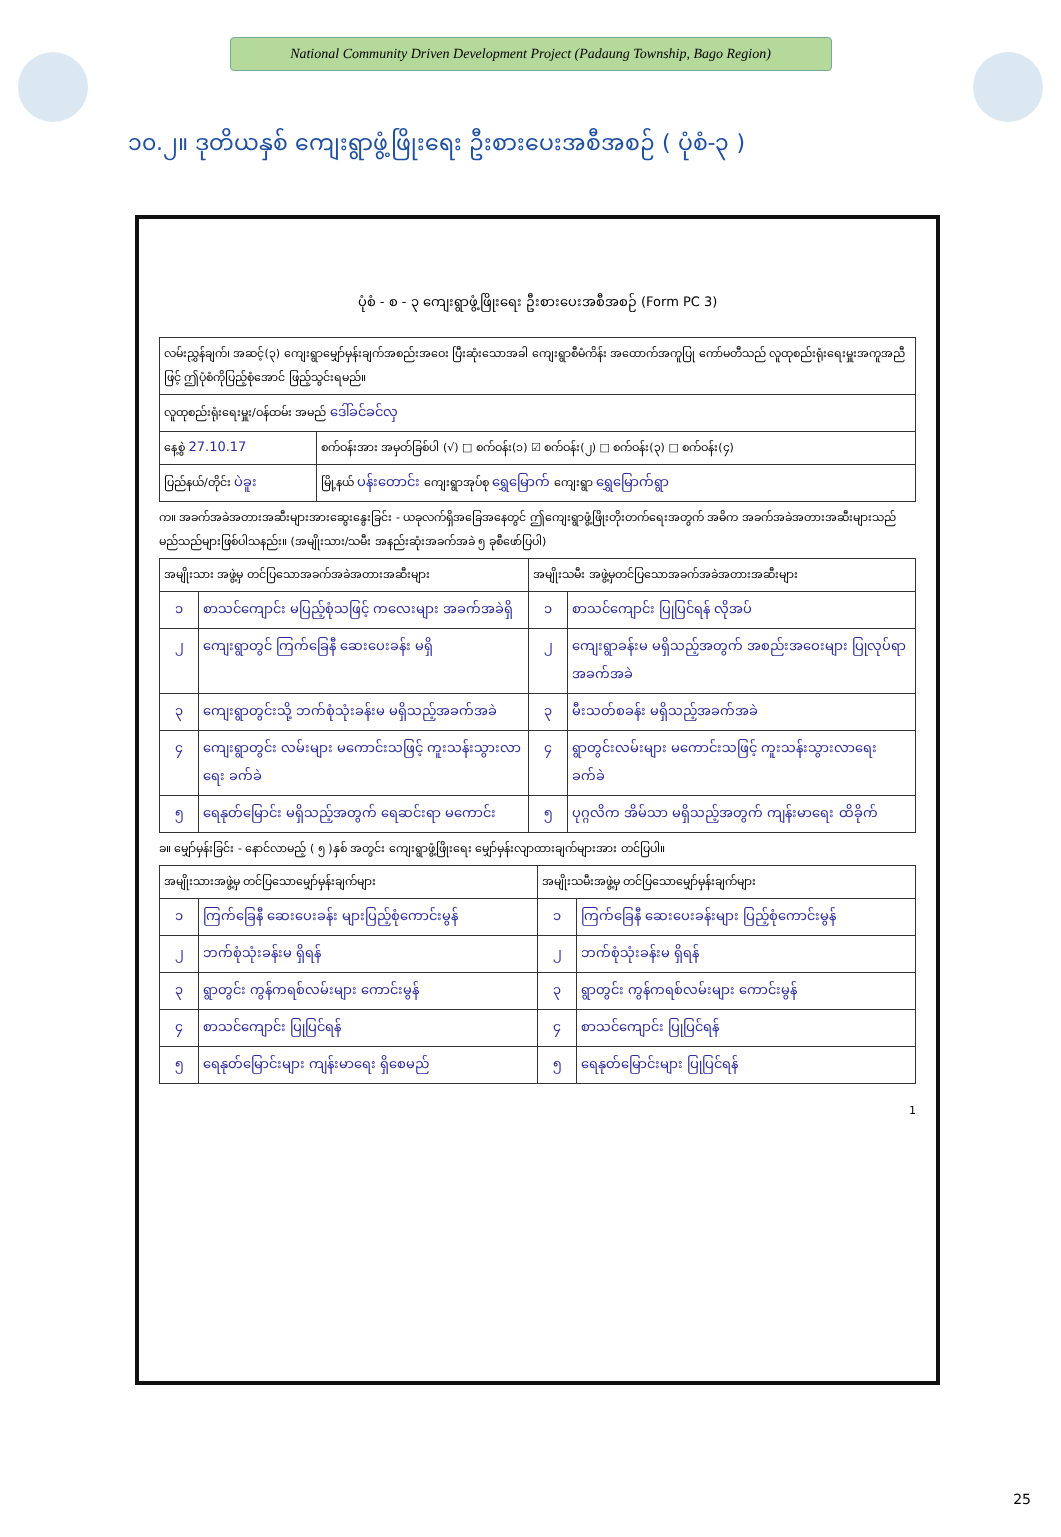National Community Driven Development Project (Padaung Township, Bago Region)
၁၀.၂။ ဒုတိယနှစ် ကျေးရွာဖွံ့ဖြိုးရေး ဦးစားပေးအစီအစဉ် ( ပုံစံ-၃ )
ပုံစံ - စ - ၃ ကျေးရွာဖွံ့ဖြိုးရေး ဦးစားပေးအစီအစဉ် (Form PC 3)
| လမ်းညွှန်ချက်၊ အဆင့်(၃) ကျေးရွာမျှော်မှန်းချက်အစည်းအဝေး ပြီးဆုံးသောအခါ ကျေးရွာစီမံကိန်း အထောက်အကူပြု ကော်မတီသည် လူထုစည်းရုံးရေးမှူးအကူအညီဖြင့် ဤပုံစံကိုပြည့်စုံအောင် ဖြည့်သွင်းရမည်။ | |
| လူထုစည်းရုံးရေးမှူး/ဝန်ထမ်း အမည် ဒေါ်ခင်ခင်လှ | |
| နေ့စွဲ 27.10.17 | စက်ဝန်းအား အမှတ်ခြစ်ပါ (√) □ စက်ဝန်း(၁) ☑ စက်ဝန်း(၂) □ စက်ဝန်း(၃) □ စက်ဝန်း(၄) |
| ပြည်နယ်/တိုင်း ပဲခူး | မြို့နယ် ပန်းတောင်း ကျေးရွာအုပ်စု ရွှေမြောက် ကျေးရွာ ရွှေမြောက်ရွာ |
က။ အခက်အခဲအတားအဆီးများအားဆွေးနွေးခြင်း - ယခုလက်ရှိအခြေအနေတွင် ဤကျေးရွာဖွံ့ဖြိုးတိုးတက်ရေးအတွက် အဓိက အခက်အခဲအတားအဆီးများသည် မည်သည်များဖြစ်ပါသနည်း။ (အမျိုးသား/သမီး အနည်းဆုံးအခက်အခဲ ၅ ခုစီဖော်ပြပါ)
| အမျိုးသား အဖွဲ့မှ တင်ပြသောအခက်အခဲအတားအဆီးများ | | အမျိုးသမီး အဖွဲ့မှတင်ပြသောအခက်အခဲအတားအဆီးများ | |
| --- | --- | --- | --- |
| ၁ | စာသင်ကျောင်း မပြည့်စုံသဖြင့် ကလေးများ အခက်အခဲရှိ | ၁ | စာသင်ကျောင်း ပြုပြင်ရန် လိုအပ် |
| ၂ | ကျေးရွာတွင် ကြက်ခြေနီ ဆေးပေးခန်း မရှိ | ၂ | ကျေးရွာခန်းမ မရှိသည့်အတွက် အစည်းအဝေးများ ပြုလုပ်ရာ အခက်အခဲ |
| ၃ | ကျေးရွာတွင်းသို့ ဘက်စုံသုံးခန်းမ မရှိသည့်အခက်အခဲ | ၃ | မီးသတ်စခန်း မရှိသည့်အခက်အခဲ |
| ၄ | ကျေးရွာတွင်း လမ်းများ မကောင်းသဖြင့် ကူးသန်းသွားလာရေး ခက်ခဲ | ၄ | ရွာတွင်းလမ်းများ မကောင်းသဖြင့် ကူးသန်းသွားလာရေး ခက်ခဲ |
| ၅ | ရေနုတ်မြောင်း မရှိသည့်အတွက် ရေဆင်းရာ မကောင်း | ၅ | ပုဂ္ဂလိက အိမ်သာ မရှိသည့်အတွက် ကျန်းမာရေး ထိခိုက် |
ခ။ မျှော်မှန်းခြင်း - နောင်လာမည့် ( ၅ )နှစ် အတွင်း ကျေးရွာဖွံ့ဖြိုးရေး မျှော်မှန်းလျာထားချက်များအား တင်ပြပါ။
| အမျိုးသားအဖွဲ့မှ တင်ပြသောမျှော်မှန်းချက်များ | | အမျိုးသမီးအဖွဲ့မှ တင်ပြသောမျှော်မှန်းချက်များ | |
| --- | --- | --- | --- |
| ၁ | ကြက်ခြေနီ ဆေးပေးခန်း များပြည့်စုံကောင်းမွန် | ၁ | ကြက်ခြေနီ ဆေးပေးခန်းများ ပြည့်စုံကောင်းမွန် |
| ၂ | ဘက်စုံသုံးခန်းမ ရှိရန် | ၂ | ဘက်စုံသုံးခန်းမ ရှိရန် |
| ၃ | ရွာတွင်း ကွန်ကရစ်လမ်းများ ကောင်းမွန် | ၃ | ရွာတွင်း ကွန်ကရစ်လမ်းများ ကောင်းမွန် |
| ၄ | စာသင်ကျောင်း ပြုပြင်ရန် | ၄ | စာသင်ကျောင်း ပြုပြင်ရန် |
| ၅ | ရေနုတ်မြောင်းများ ကျန်းမာရေး ရှိစေမည် | ၅ | ရေနုတ်မြောင်းများ ပြုပြင်ရန် |
1
25